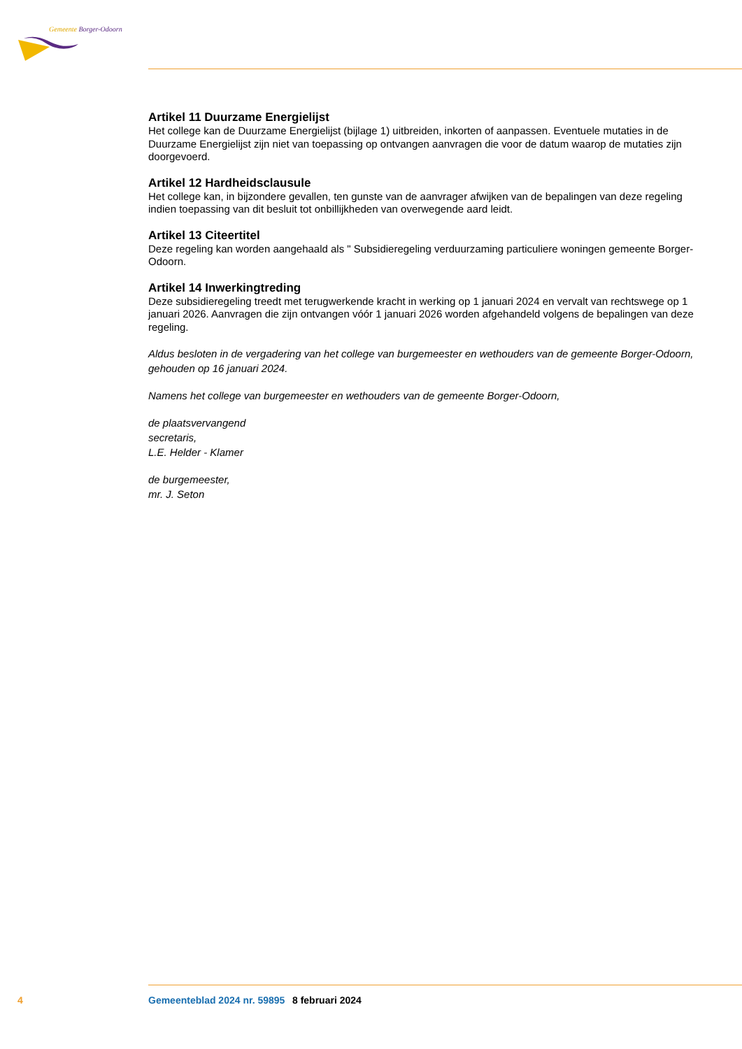Gemeente Borger-Odoorn
Artikel 11 Duurzame Energielijst
Het college kan de Duurzame Energielijst (bijlage 1) uitbreiden, inkorten of aanpassen. Eventuele mutaties in de Duurzame Energielijst zijn niet van toepassing op ontvangen aanvragen die voor de datum waarop de mutaties zijn doorgevoerd.
Artikel 12 Hardheidsclausule
Het college kan, in bijzondere gevallen, ten gunste van de aanvrager afwijken van de bepalingen van deze regeling indien toepassing van dit besluit tot onbillijkheden van overwegende aard leidt.
Artikel 13 Citeertitel
Deze regeling kan worden aangehaald als " Subsidieregeling verduurzaming particuliere woningen gemeente Borger-Odoorn.
Artikel 14 Inwerkingtreding
Deze subsidieregeling treedt met terugwerkende kracht in werking op 1 januari 2024 en vervalt van rechtswege op 1 januari 2026. Aanvragen die zijn ontvangen vóór 1 januari 2026 worden afgehandeld volgens de bepalingen van deze regeling.
Aldus besloten in de vergadering van het college van burgemeester en wethouders van de gemeente Borger-Odoorn, gehouden op 16 januari 2024.
Namens het college van burgemeester en wethouders van de gemeente Borger-Odoorn,
de plaatsvervangend
secretaris,
L.E. Helder - Klamer
de burgemeester,
mr. J. Seton
4 Gemeenteblad 2024 nr. 59895 8 februari 2024